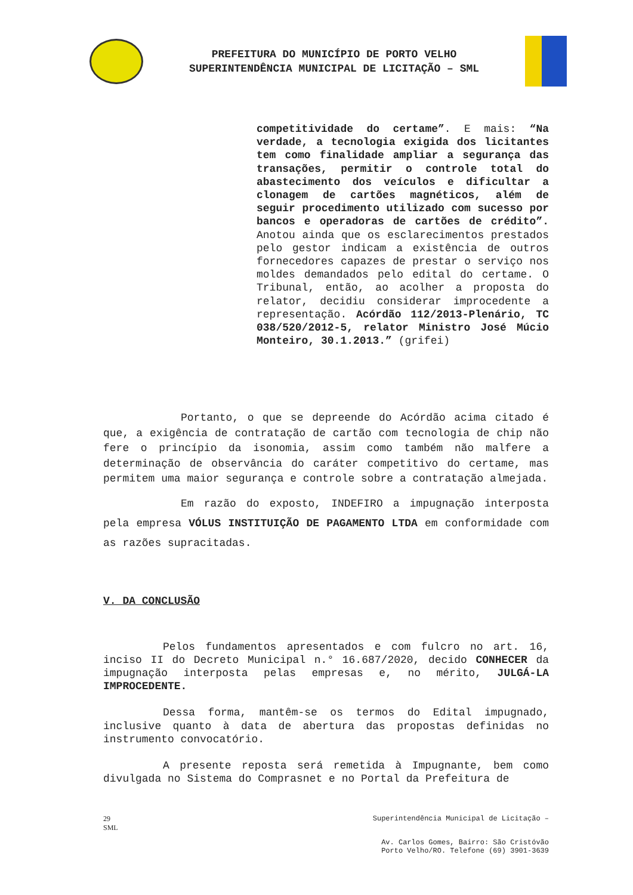PREFEITURA DO MUNICÍPIO DE PORTO VELHO
SUPERINTENDÊNCIA MUNICIPAL DE LICITAÇÃO – SML
competitividade do certame”. E mais: “Na verdade, a tecnologia exigida dos licitantes tem como finalidade ampliar a segurança das transações, permitir o controle total do abastecimento dos veículos e dificultar a clonagem de cartões magnéticos, além de seguir procedimento utilizado com sucesso por bancos e operadoras de cartões de crédito”. Anotou ainda que os esclarecimentos prestados pelo gestor indicam a existência de outros fornecedores capazes de prestar o serviço nos moldes demandados pelo edital do certame. O Tribunal, então, ao acolher a proposta do relator, decidiu considerar improcedente a representação. Acórdão 112/2013-Plenário, TC 038/520/2012-5, relator Ministro José Múcio Monteiro, 30.1.2013.” (grifei)
Portanto, o que se depreende do Acórdão acima citado é que, a exigência de contratação de cartão com tecnologia de chip não fere o princípio da isonomia, assim como também não malfere a determinação de observância do caráter competitivo do certame, mas permitem uma maior segurança e controle sobre a contratação almejada.
Em razão do exposto, INDEFIRO a impugnação interposta pela empresa VÓLUS INSTITUIÇÃO DE PAGAMENTO LTDA em conformidade com as razões supracitadas.
V. DA CONCLUSÃO
Pelos fundamentos apresentados e com fulcro no art. 16, inciso II do Decreto Municipal n.° 16.687/2020, decido CONHECER da impugnação interposta pelas empresas e, no mérito, JULGÁ-LA IMPROCEDENTE.
Dessa forma, mantêm-se os termos do Edital impugnado, inclusive quanto à data de abertura das propostas definidas no instrumento convocatório.
A presente reposta será remetida à Impugnante, bem como divulgada no Sistema do Comprasnet e no Portal da Prefeitura de
29
SML Superintendência Municipal de Licitação –
Av. Carlos Gomes, Bairro: São Cristóvão
Porto Velho/RO. Telefone (69) 3901-3639